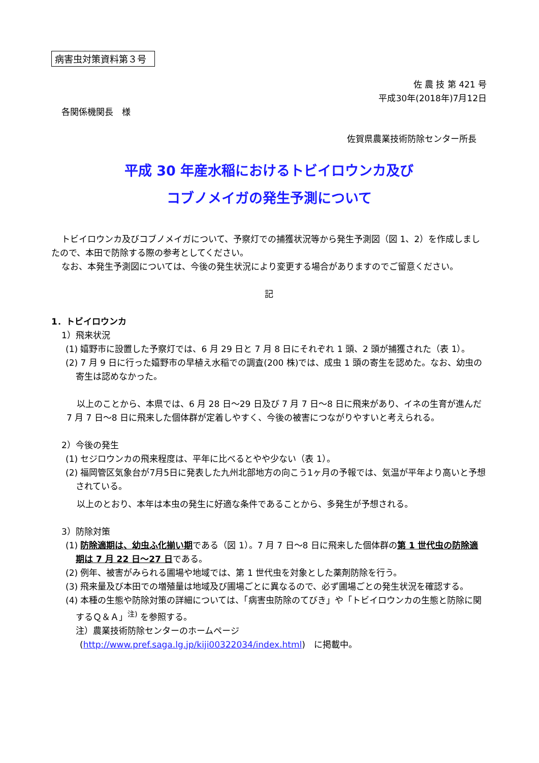病害虫対策資料第３号
佐 農 技 第 421 号
平成30年(2018年)7月12日
各関係機関長　様
佐賀県農業技術防除センター所長
平成 30 年産水稲におけるトビイロウンカ及び
コブノメイガの発生予測について
トビイロウンカ及びコブノメイガについて、予察灯での捕獲状況等から発生予測図（図 1、2）を作成しましたので、本田で防除する際の参考としてください。
なお、本発生予測図については、今後の発生状況により変更する場合がありますのでご留意ください。
記
1．トビイロウンカ
1）飛来状況
(1) 嬉野市に設置した予察灯では、6 月 29 日と 7 月 8 日にそれぞれ 1 頭、2 頭が捕獲された（表 1）。
(2) 7 月 9 日に行った嬉野市の早植え水稲での調査(200 株)では、成虫 1 頭の寄生を認めた。なお、幼虫の寄生は認めなかった。
以上のことから、本県では、6 月 28 日～29 日及び 7 月 7 日～8 日に飛来があり、イネの生育が進んだ 7 月 7 日～8 日に飛来した個体群が定着しやすく、今後の被害につながりやすいと考えられる。
2）今後の発生
(1) セジロウンカの飛来程度は、平年に比べるとやや少ない（表 1）。
(2) 福岡管区気象台が7月5日に発表した九州北部地方の向こう1ヶ月の予報では、気温が平年より高いと予想されている。
以上のとおり、本年は本虫の発生に好適な条件であることから、多発生が予想される。
3）防除対策
(1) 防除適期は、幼虫ふ化揃い期である（図 1）。7 月 7 日～8 日に飛来した個体群の第 1 世代虫の防除適期は 7 月 22 日～27 日である。
(2) 例年、被害がみられる圃場や地域では、第 1 世代虫を対象とした薬剤防除を行う。
(3) 飛来量及び本田での増殖量は地域及び圃場ごとに異なるので、必ず圃場ごとの発生状況を確認する。
(4) 本種の生態や防除対策の詳細については、「病害虫防除のてびき」や「トビイロウンカの生態と防除に関するＱ＆Ａ」<sup>注)</sup> を参照する。
注）農業技術防除センターのホームページ
(http://www.pref.saga.lg.jp/kiji00322034/index.html)　に掲載中。